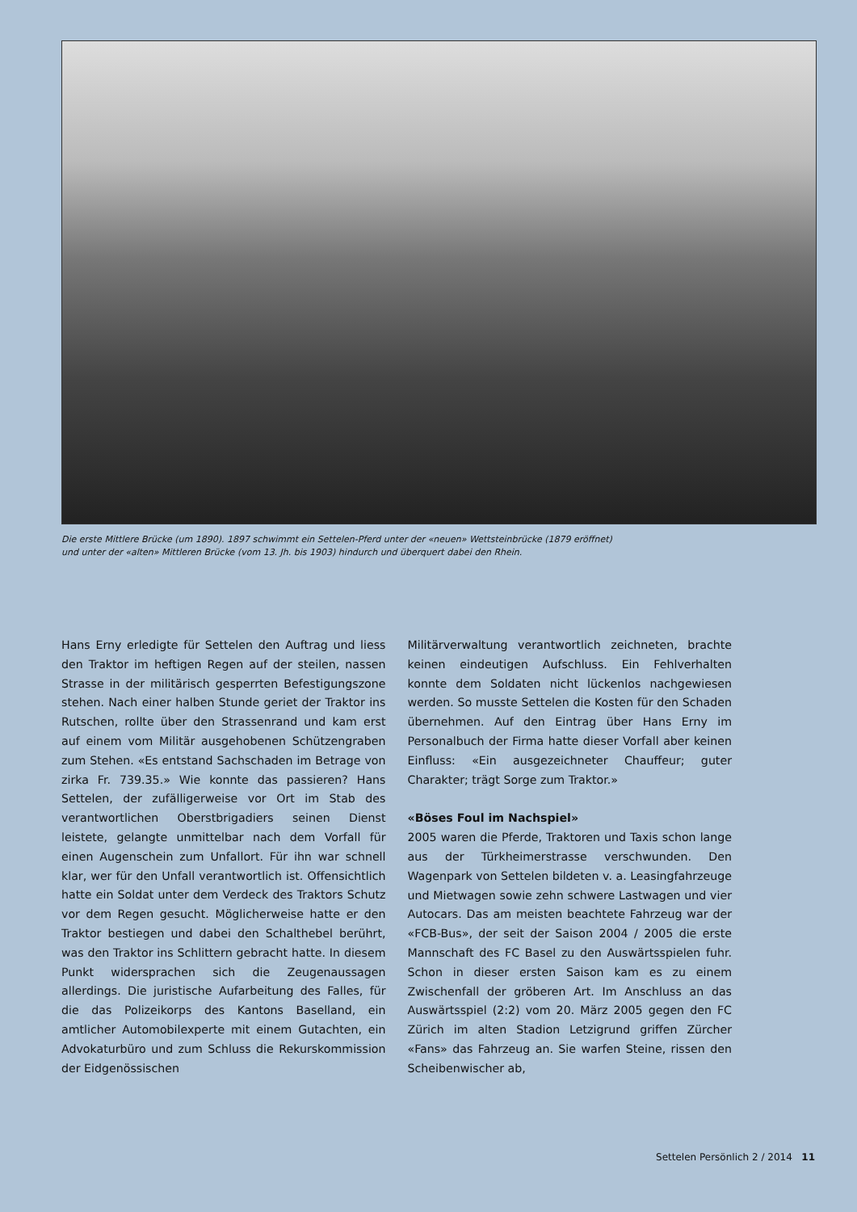Die erste Mittlere Brücke (um 1890). 1897 schwimmt ein Settelen-Pferd unter der «neuen» Wettsteinbrücke (1879 eröffnet)
und unter der «alten» Mittleren Brücke (vom 13. Jh. bis 1903) hindurch und überquert dabei den Rhein.
Hans Erny erledigte für Settelen den Auftrag und liess den Traktor im heftigen Regen auf der steilen, nassen Strasse in der militärisch gesperrten Befestigungszone stehen. Nach einer halben Stunde geriet der Traktor ins Rutschen, rollte über den Strassenrand und kam erst auf einem vom Militär ausgehobenen Schützengraben zum Stehen. «Es entstand Sachschaden im Betrage von zirka Fr. 739.35.» Wie konnte das passieren? Hans Settelen, der zufälligerweise vor Ort im Stab des verantwortlichen Oberstbrigadiers seinen Dienst leistete, gelangte unmittelbar nach dem Vorfall für einen Augenschein zum Unfallort. Für ihn war schnell klar, wer für den Unfall verantwortlich ist. Offensichtlich hatte ein Soldat unter dem Verdeck des Traktors Schutz vor dem Regen gesucht. Möglicherweise hatte er den Traktor bestiegen und dabei den Schalthebel berührt, was den Traktor ins Schlittern gebracht hatte. In diesem Punkt widersprachen sich die Zeugenaussagen allerdings. Die juristische Aufarbeitung des Falles, für die das Polizeikorps des Kantons Baselland, ein amtlicher Automobilexperte mit einem Gutachten, ein Advokaturbüro und zum Schluss die Rekurskommission der Eidgenössischen
Militärverwaltung verantwortlich zeichneten, brachte keinen eindeutigen Aufschluss. Ein Fehlverhalten konnte dem Soldaten nicht lückenlos nachgewiesen werden. So musste Settelen die Kosten für den Schaden übernehmen. Auf den Eintrag über Hans Erny im Personalbuch der Firma hatte dieser Vorfall aber keinen Einfluss: «Ein ausgezeichneter Chauffeur; guter Charakter; trägt Sorge zum Traktor.»
«Böses Foul im Nachspiel»
2005 waren die Pferde, Traktoren und Taxis schon lange aus der Türkheimerstrasse verschwunden. Den Wagenpark von Settelen bildeten v. a. Leasingfahrzeuge und Mietwagen sowie zehn schwere Lastwagen und vier Autocars. Das am meisten beachtete Fahrzeug war der «FCB-Bus», der seit der Saison 2004 / 2005 die erste Mannschaft des FC Basel zu den Auswärtsspielen fuhr. Schon in dieser ersten Saison kam es zu einem Zwischenfall der gröberen Art. Im Anschluss an das Auswärtsspiel (2:2) vom 20. März 2005 gegen den FC Zürich im alten Stadion Letzigrund griffen Zürcher «Fans» das Fahrzeug an. Sie warfen Steine, rissen den Scheibenwischer ab,
Settelen Persönlich 2 / 2014 11